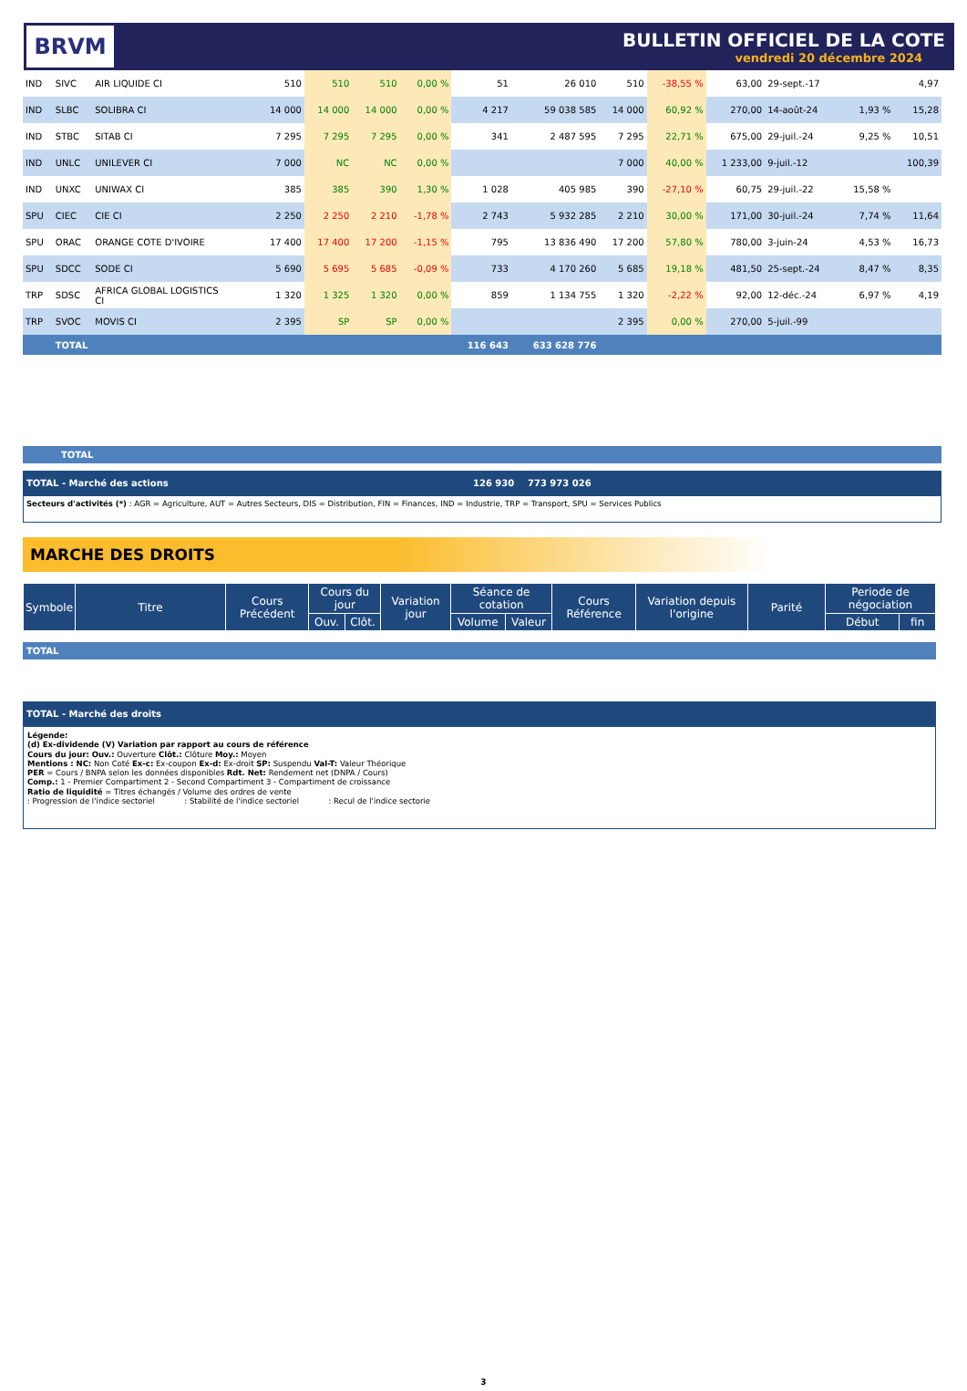BRVM
BULLETIN OFFICIEL DE LA COTE
vendredi 20 décembre 2024
| IND | SIVC | AIR LIQUIDE CI | 510 | 510 | 510 | 0,00 % | 51 | 26 010 | 510 | -38,55 % | 63,00 | 29-sept.-17 | | 4,97 |
| IND | SLBC | SOLIBRA CI | 14 000 | 14 000 | 14 000 | 0,00 % | 4 217 | 59 038 585 | 14 000 | 60,92 % | 270,00 | 14-août-24 | 1,93 % | 15,28 |
| IND | STBC | SITAB CI | 7 295 | 7 295 | 7 295 | 0,00 % | 341 | 2 487 595 | 7 295 | 22,71 % | 675,00 | 29-juil.-24 | 9,25 % | 10,51 |
| IND | UNLC | UNILEVER CI | 7 000 | NC | NC | 0,00 % | | | 7 000 | 40,00 % | 1 233,00 | 9-juil.-12 | | 100,39 |
| IND | UNXC | UNIWAX CI | 385 | 385 | 390 | 1,30 % | 1 028 | 405 985 | 390 | -27,10 % | 60,75 | 29-juil.-22 | 15,58 % | |
| SPU | CIEC | CIE CI | 2 250 | 2 250 | 2 210 | -1,78 % | 2 743 | 5 932 285 | 2 210 | 30,00 % | 171,00 | 30-juil.-24 | 7,74 % | 11,64 |
| SPU | ORAC | ORANGE COTE D'IVOIRE | 17 400 | 17 400 | 17 200 | -1,15 % | 795 | 13 836 490 | 17 200 | 57,80 % | 780,00 | 3-juin-24 | 4,53 % | 16,73 |
| SPU | SDCC | SODE CI | 5 690 | 5 695 | 5 685 | -0,09 % | 733 | 4 170 260 | 5 685 | 19,18 % | 481,50 | 25-sept.-24 | 8,47 % | 8,35 |
| TRP | SDSC | AFRICA GLOBAL LOGISTICS CI | 1 320 | 1 325 | 1 320 | 0,00 % | 859 | 1 134 755 | 1 320 | -2,22 % | 92,00 | 12-déc.-24 | 6,97 % | 4,19 |
| TRP | SVOC | MOVIS CI | 2 395 | SP | SP | 0,00 % | | | 2 395 | 0,00 % | 270,00 | 5-juil.-99 | | |
| | TOTAL | | | | | | 116 643 | 633 628 776 | | | | | | |
TOTAL
TOTAL - Marché des actions 126 930 773 973 026
Secteurs d'activités (*) : AGR = Agriculture, AUT = Autres Secteurs, DIS = Distribution, FIN = Finances, IND = Industrie, TRP = Transport, SPU = Services Publics
MARCHE DES DROITS
| Symbole | Titre | Cours Précédent | Cours du jour | | Variation jour | Séance de cotation | | Cours Référence | Variation depuis l'origine | Parité | Periode de négociation | |
| --- | --- | --- | --- | --- | --- | --- | --- | --- | --- | --- | --- | --- |
| | | | Ouv. | Clôt. | | Volume | Valeur | | | | Début | fin |
TOTAL
TOTAL - Marché des droits
Légende:
(d) Ex-dividende (V) Variation par rapport au cours de référence
Cours du jour: Ouv.: Ouverture Clôt.: Clôture Moy.: Moyen
Mentions : NC: Non Coté Ex-c: Ex-coupon Ex-d: Ex-droit SP: Suspendu Val-T: Valeur Théorique
PER = Cours / BNPA selon les données disponibles Rdt. Net: Rendement net (DNPA / Cours)
Comp.: 1 - Premier Compartiment 2 - Second Compartiment 3 - Compartiment de croissance
Ratio de liquidité = Titres échangés / Volume des ordres de vente
: Progression de l'indice sectoriel : Stabilité de l'indice sectoriel : Recul de l'indice sectorie
3